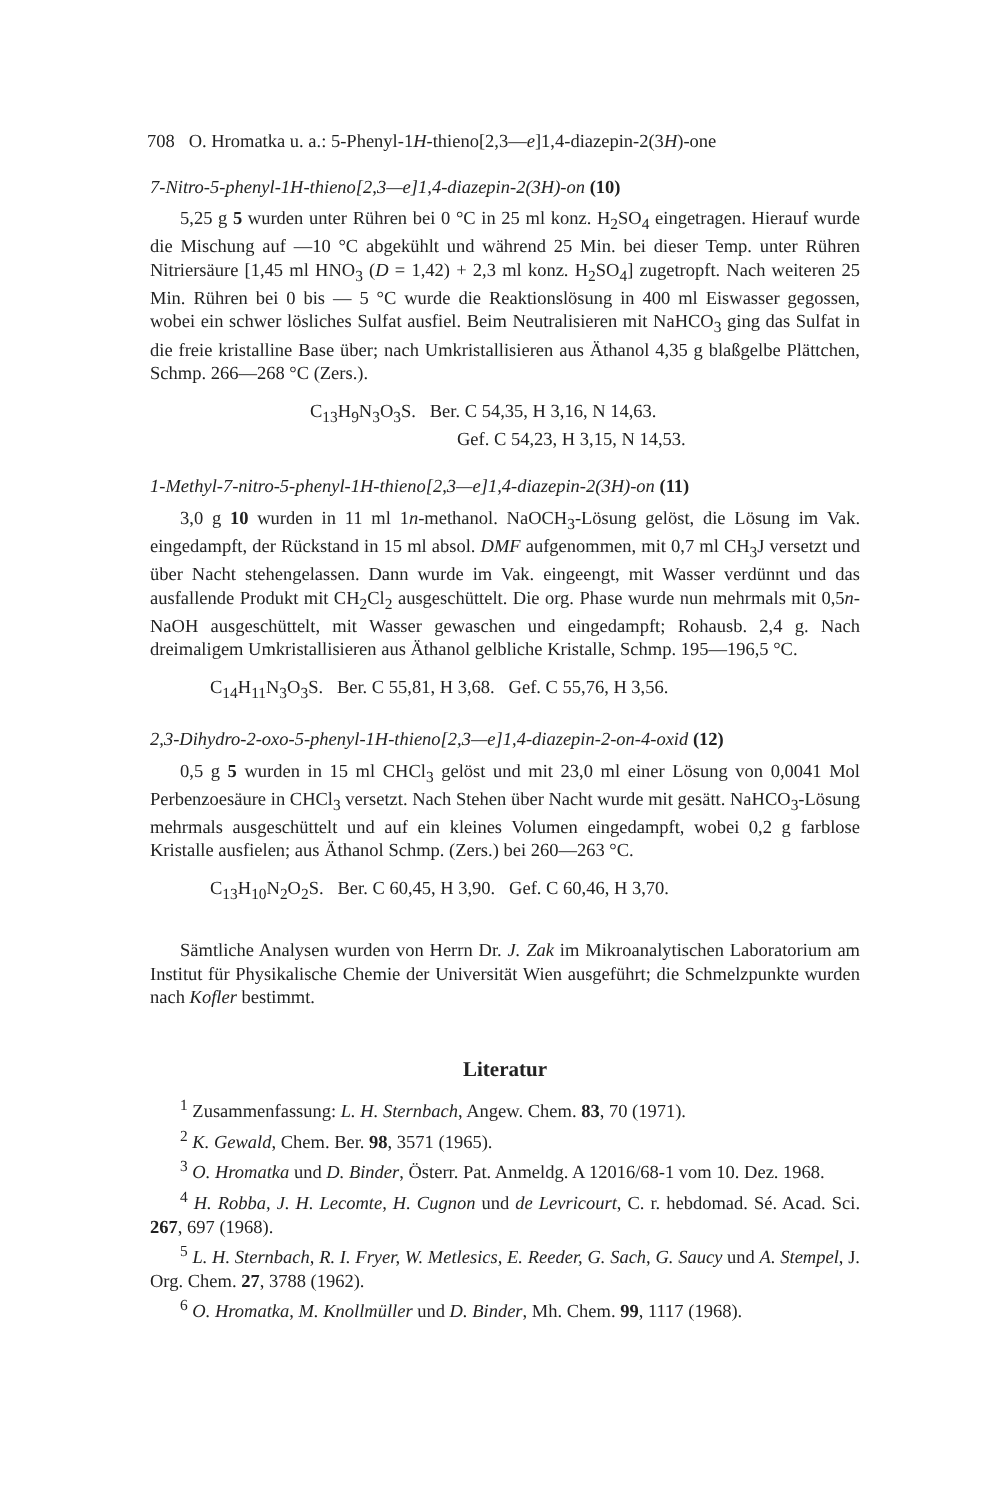708 O. Hromatka u. a.: 5-Phenyl-1H-thieno[2,3—e]1,4-diazepin-2(3H)-one
7-Nitro-5-phenyl-1H-thieno[2,3—e]1,4-diazepin-2(3H)-on (10)
5,25 g 5 wurden unter Rühren bei 0 °C in 25 ml konz. H<sub>2</sub>SO<sub>4</sub> eingetragen. Hierauf wurde die Mischung auf —10 °C abgekühlt und während 25 Min. bei dieser Temp. unter Rühren Nitriersäure [1,45 ml HNO<sub>3</sub> (D = 1,42) + 2,3 ml konz. H<sub>2</sub>SO<sub>4</sub>] zugetropft. Nach weiteren 25 Min. Rühren bei 0 bis — 5 °C wurde die Reaktionslösung in 400 ml Eiswasser gegossen, wobei ein schwer lösliches Sulfat ausfiel. Beim Neutralisieren mit NaHCO<sub>3</sub> ging das Sulfat in die freie kristalline Base über; nach Umkristallisieren aus Äthanol 4,35 g blaßgelbe Plättchen, Schmp. 266—268 °C (Zers.).
C<sub>13</sub>H<sub>9</sub>N<sub>3</sub>O<sub>3</sub>S. Ber. C 54,35, H 3,16, N 14,63.
Gef. C 54,23, H 3,15, N 14,53.
1-Methyl-7-nitro-5-phenyl-1H-thieno[2,3—e]1,4-diazepin-2(3H)-on (11)
3,0 g 10 wurden in 11 ml 1n-methanol. NaOCH<sub>3</sub>-Lösung gelöst, die Lösung im Vak. eingedampft, der Rückstand in 15 ml absol. DMF aufgenommen, mit 0,7 ml CH<sub>3</sub>J versetzt und über Nacht stehengelassen. Dann wurde im Vak. eingeengt, mit Wasser verdünnt und das ausfallende Produkt mit CH<sub>2</sub>Cl<sub>2</sub> ausgeschüttelt. Die org. Phase wurde nun mehrmals mit 0,5n-NaOH ausgeschüttelt, mit Wasser gewaschen und eingedampft; Rohausb. 2,4 g. Nach dreimaligem Umkristallisieren aus Äthanol gelbliche Kristalle, Schmp. 195—196,5 °C.
C<sub>14</sub>H<sub>11</sub>N<sub>3</sub>O<sub>3</sub>S. Ber. C 55,81, H 3,68. Gef. C 55,76, H 3,56.
2,3-Dihydro-2-oxo-5-phenyl-1H-thieno[2,3—e]1,4-diazepin-2-on-4-oxid (12)
0,5 g 5 wurden in 15 ml CHCl<sub>3</sub> gelöst und mit 23,0 ml einer Lösung von 0,0041 Mol Perbenzoesäure in CHCl<sub>3</sub> versetzt. Nach Stehen über Nacht wurde mit gesätt. NaHCO<sub>3</sub>-Lösung mehrmals ausgeschüttelt und auf ein kleines Volumen eingedampft, wobei 0,2 g farblose Kristalle ausfielen; aus Äthanol Schmp. (Zers.) bei 260—263 °C.
C<sub>13</sub>H<sub>10</sub>N<sub>2</sub>O<sub>2</sub>S. Ber. C 60,45, H 3,90. Gef. C 60,46, H 3,70.
Sämtliche Analysen wurden von Herrn Dr. J. Zak im Mikroanalytischen Laboratorium am Institut für Physikalische Chemie der Universität Wien ausgeführt; die Schmelzpunkte wurden nach Kofler bestimmt.
Literatur
<sup>1</sup> Zusammenfassung: L. H. Sternbach, Angew. Chem. 83, 70 (1971).
<sup>2</sup> K. Gewald, Chem. Ber. 98, 3571 (1965).
<sup>3</sup> O. Hromatka und D. Binder, Österr. Pat. Anmeldg. A 12016/68-1 vom 10. Dez. 1968.
<sup>4</sup> H. Robba, J. H. Lecomte, H. Cugnon und de Levricourt, C. r. hebdomad. Sé. Acad. Sci. 267, 697 (1968).
<sup>5</sup> L. H. Sternbach, R. I. Fryer, W. Metlesics, E. Reeder, G. Sach, G. Saucy und A. Stempel, J. Org. Chem. 27, 3788 (1962).
<sup>6</sup> O. Hromatka, M. Knollmüller und D. Binder, Mh. Chem. 99, 1117 (1968).